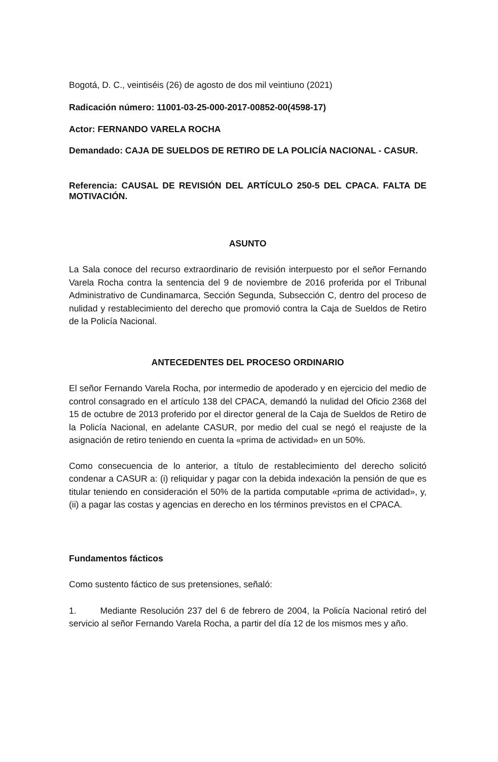Bogotá, D. C., veintiséis (26) de agosto de dos mil veintiuno (2021)
Radicación número: 11001-03-25-000-2017-00852-00(4598-17)
Actor: FERNANDO VARELA ROCHA
Demandado: CAJA DE SUELDOS DE RETIRO DE LA POLICÍA NACIONAL - CASUR.
Referencia: CAUSAL DE REVISIÓN DEL ARTÍCULO 250-5 DEL CPACA. FALTA DE MOTIVACIÓN.
ASUNTO
La Sala conoce del recurso extraordinario de revisión interpuesto por el señor Fernando Varela Rocha contra la sentencia del 9 de noviembre de 2016 proferida por el Tribunal Administrativo de Cundinamarca, Sección Segunda, Subsección C, dentro del proceso de nulidad y restablecimiento del derecho que promovió contra la Caja de Sueldos de Retiro de la Policía Nacional.
ANTECEDENTES DEL PROCESO ORDINARIO
El señor Fernando Varela Rocha, por intermedio de apoderado y en ejercicio del medio de control consagrado en el artículo 138 del CPACA, demandó la nulidad del Oficio 2368 del 15 de octubre de 2013 proferido por el director general de la Caja de Sueldos de Retiro de la Policía Nacional, en adelante CASUR, por medio del cual se negó el reajuste de la asignación de retiro teniendo en cuenta la «prima de actividad» en un 50%.
Como consecuencia de lo anterior, a título de restablecimiento del derecho solicitó condenar a CASUR a: (i) reliquidar y pagar con la debida indexación la pensión de que es titular teniendo en consideración el 50% de la partida computable «prima de actividad», y, (ii) a pagar las costas y agencias en derecho en los términos previstos en el CPACA.
Fundamentos fácticos
Como sustento fáctico de sus pretensiones, señaló:
1. Mediante Resolución 237 del 6 de febrero de 2004, la Policía Nacional retiró del servicio al señor Fernando Varela Rocha, a partir del día 12 de los mismos mes y año.